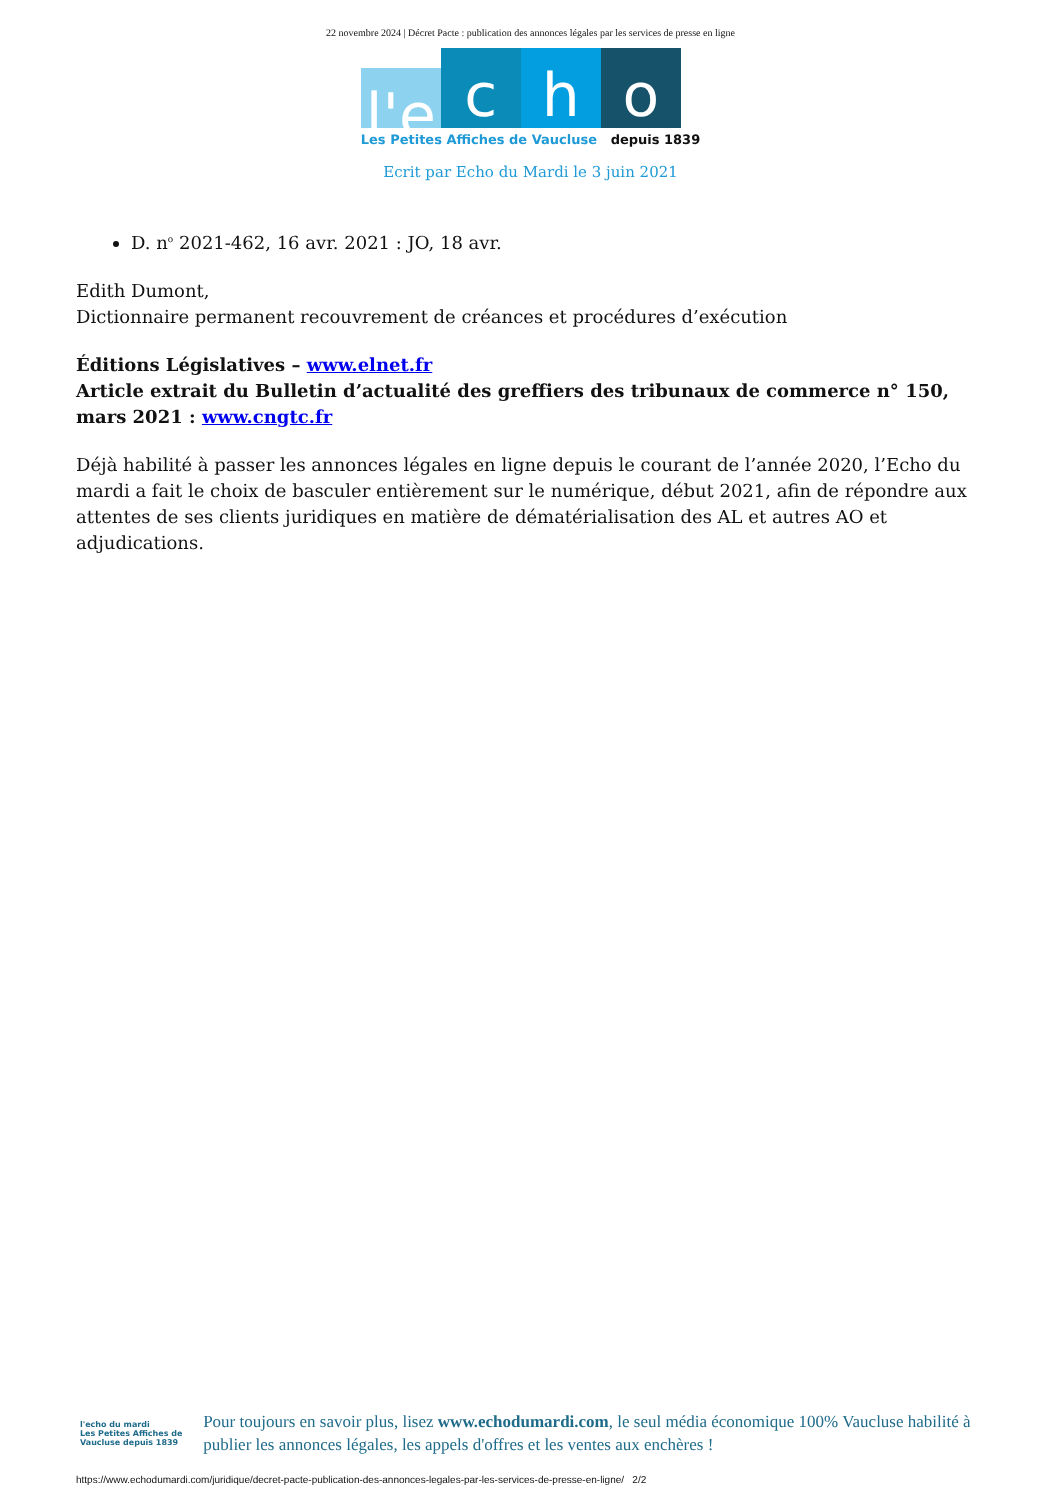22 novembre 2024 | Décret Pacte : publication des annonces légales par les services de presse en ligne
l'e
c
h
o
Les Petites Affiches de Vaucluse depuis 1839
Ecrit par Echo du Mardi le 3 juin 2021
D. n<sup>o</sup> 2021-462, 16 avr. 2021 : JO, 18 avr.
Edith Dumont,
Dictionnaire permanent recouvrement de créances et procédures d’exécution
Éditions Législatives – www.elnet.fr
Article extrait du Bulletin d’actualité des greffiers des tribunaux de commerce n° 150, mars 2021 : www.cngtc.fr
Déjà habilité à passer les annonces légales en ligne depuis le courant de l’année 2020, l’Echo du mardi a fait le choix de basculer entièrement sur le numérique, début 2021, afin de répondre aux attentes de ses clients juridiques en matière de dématérialisation des AL et autres AO et adjudications.
l'echo du mardi
Les Petites Affiches de Vaucluse depuis 1839
Pour toujours en savoir plus, lisez www.echodumardi.com, le seul média économique 100% Vaucluse habilité à publier les annonces légales, les appels d'offres et les ventes aux enchères !
https://www.echodumardi.com/juridique/decret-pacte-publication-des-annonces-legales-par-les-services-de-presse-en-ligne/ 2/2